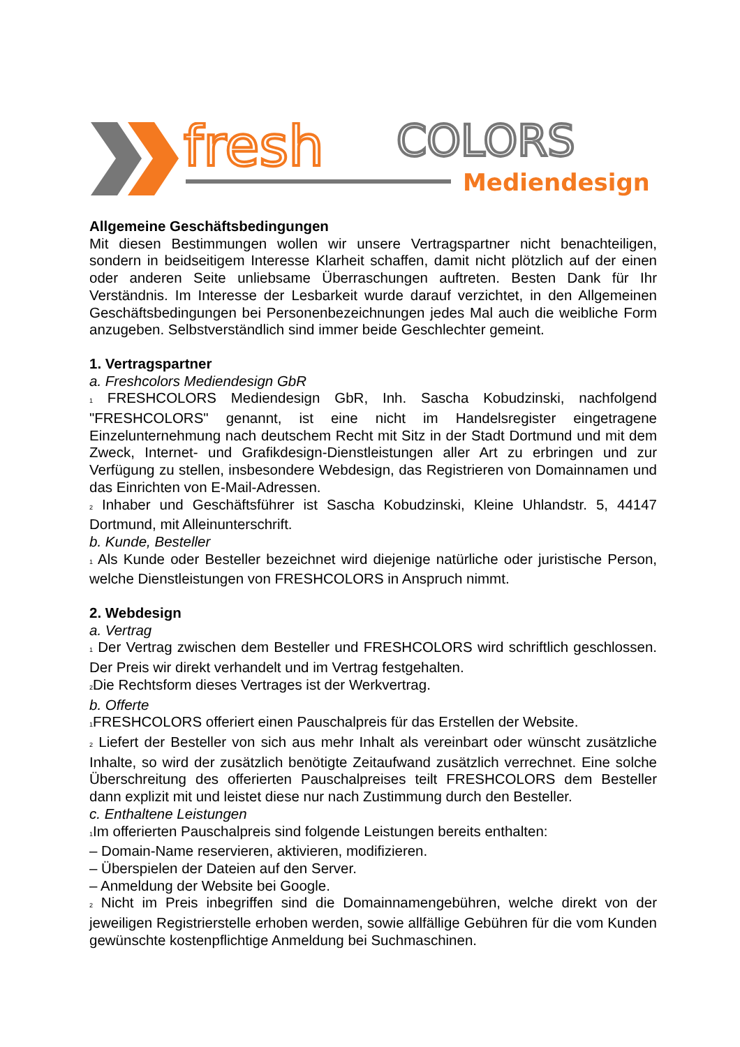fresh
COLORS
Mediendesign
Allgemeine Geschäftsbedingungen
Mit diesen Bestimmungen wollen wir unsere Vertragspartner nicht benachteiligen, sondern in beidseitigem Interesse Klarheit schaffen, damit nicht plötzlich auf der einen oder anderen Seite unliebsame Überraschungen auftreten. Besten Dank für Ihr Verständnis. Im Interesse der Lesbarkeit wurde darauf verzichtet, in den Allgemeinen Geschäftsbedingungen bei Personenbezeichnungen jedes Mal auch die weibliche Form anzugeben. Selbstverständlich sind immer beide Geschlechter gemeint.
1. Vertragspartner
a. Freshcolors Mediendesign GbR
<sub>1</sub> FRESHCOLORS Mediendesign GbR, Inh. Sascha Kobudzinski, nachfolgend "FRESHCOLORS" genannt, ist eine nicht im Handelsregister eingetragene Einzelunternehmung nach deutschem Recht mit Sitz in der Stadt Dortmund und mit dem Zweck, Internet- und Grafikdesign-Dienstleistungen aller Art zu erbringen und zur Verfügung zu stellen, insbesondere Webdesign, das Registrieren von Domainnamen und das Einrichten von E-Mail-Adressen.
<sub>2</sub> Inhaber und Geschäftsführer ist Sascha Kobudzinski, Kleine Uhlandstr. 5, 44147 Dortmund, mit Alleinunterschrift.
b. Kunde, Besteller
<sub>1</sub> Als Kunde oder Besteller bezeichnet wird diejenige natürliche oder juristische Person, welche Dienstleistungen von FRESHCOLORS in Anspruch nimmt.
2. Webdesign
a. Vertrag
<sub>1</sub> Der Vertrag zwischen dem Besteller und FRESHCOLORS wird schriftlich geschlossen. Der Preis wir direkt verhandelt und im Vertrag festgehalten.
<sub>2</sub>Die Rechtsform dieses Vertrages ist der Werkvertrag.
b. Offerte
<sub>1</sub>FRESHCOLORS offeriert einen Pauschalpreis für das Erstellen der Website.
<sub>2</sub> Liefert der Besteller von sich aus mehr Inhalt als vereinbart oder wünscht zusätzliche Inhalte, so wird der zusätzlich benötigte Zeitaufwand zusätzlich verrechnet. Eine solche Überschreitung des offerierten Pauschalpreises teilt FRESHCOLORS dem Besteller dann explizit mit und leistet diese nur nach Zustimmung durch den Besteller.
c. Enthaltene Leistungen
<sub>1</sub>Im offerierten Pauschalpreis sind folgende Leistungen bereits enthalten:
– Domain-Name reservieren, aktivieren, modifizieren.
– Überspielen der Dateien auf den Server.
– Anmeldung der Website bei Google.
<sub>2</sub> Nicht im Preis inbegriffen sind die Domainnamengebühren, welche direkt von der jeweiligen Registrierstelle erhoben werden, sowie allfällige Gebühren für die vom Kunden gewünschte kostenpflichtige Anmeldung bei Suchmaschinen.